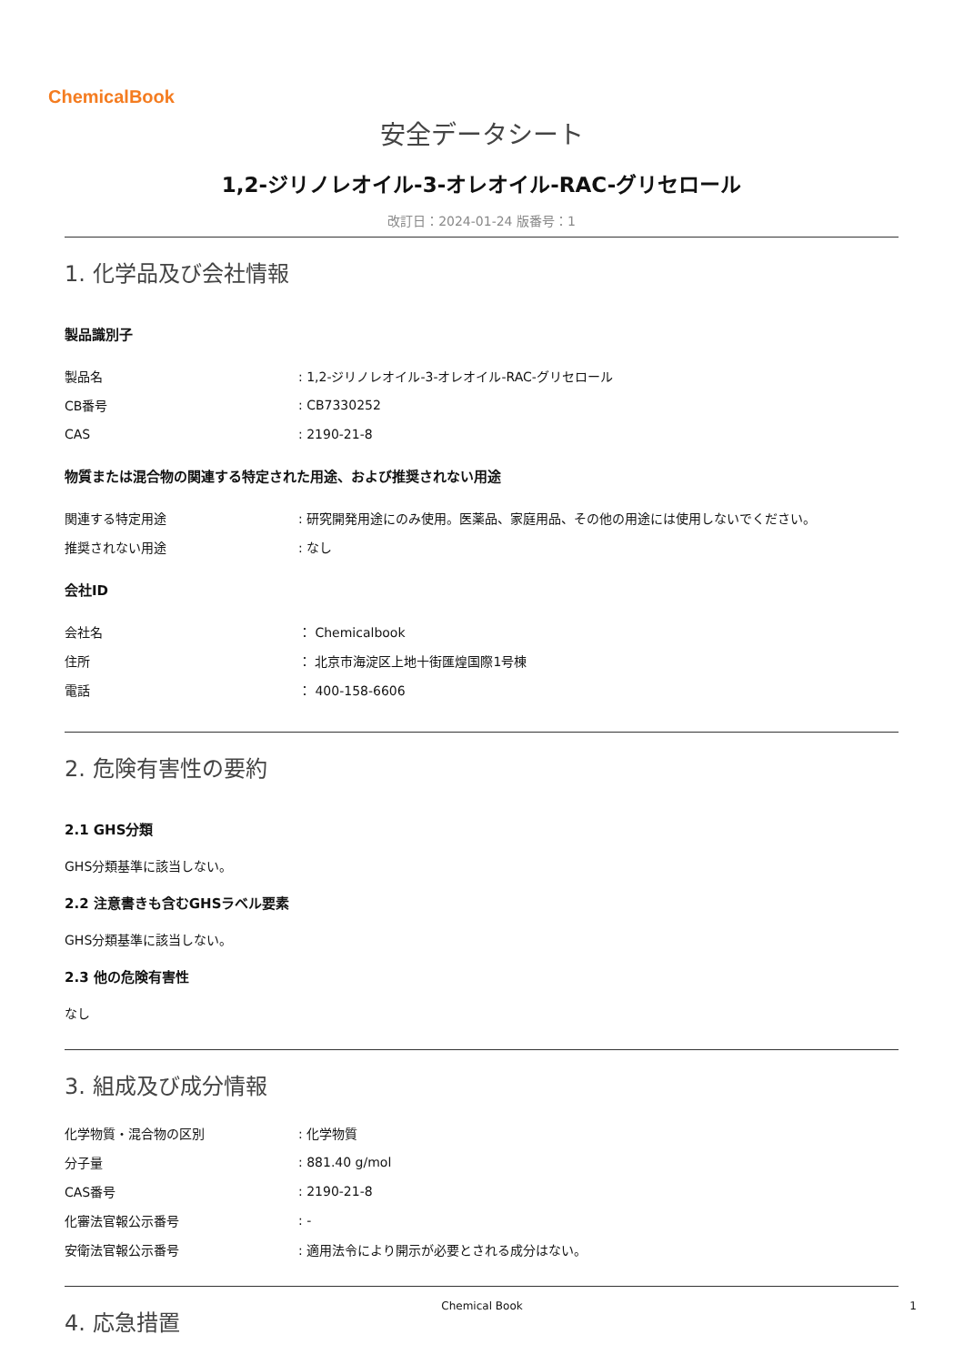ChemicalBook
安全データシート
1,2-ジリノレオイル-3-オレオイル-RAC-グリセロール
改訂日：2024-01-24 版番号：1
1. 化学品及び会社情報
製品識別子
| 製品名 | : 1,2-ジリノレオイル-3-オレオイル-RAC-グリセロール |
| CB番号 | : CB7330252 |
| CAS | : 2190-21-8 |
物質または混合物の関連する特定された用途、および推奨されない用途
| 関連する特定用途 | : 研究開発用途にのみ使用。医薬品、家庭用品、その他の用途には使用しないでください。 |
| 推奨されない用途 | : なし |
会社ID
| 会社名 | ： Chemicalbook |
| 住所 | ： 北京市海淀区上地十街匯煌国際1号棟 |
| 電話 | ： 400-158-6606 |
2. 危険有害性の要約
2.1 GHS分類
GHS分類基準に該当しない。
2.2 注意書きも含むGHSラベル要素
GHS分類基準に該当しない。
2.3 他の危険有害性
なし
3. 組成及び成分情報
| 化学物質・混合物の区別 | : 化学物質 |
| 分子量 | : 881.40 g/mol |
| CAS番号 | : 2190-21-8 |
| 化審法官報公示番号 | : - |
| 安衛法官報公示番号 | : 適用法令により開示が必要とされる成分はない。 |
4. 応急措置
Chemical Book 1